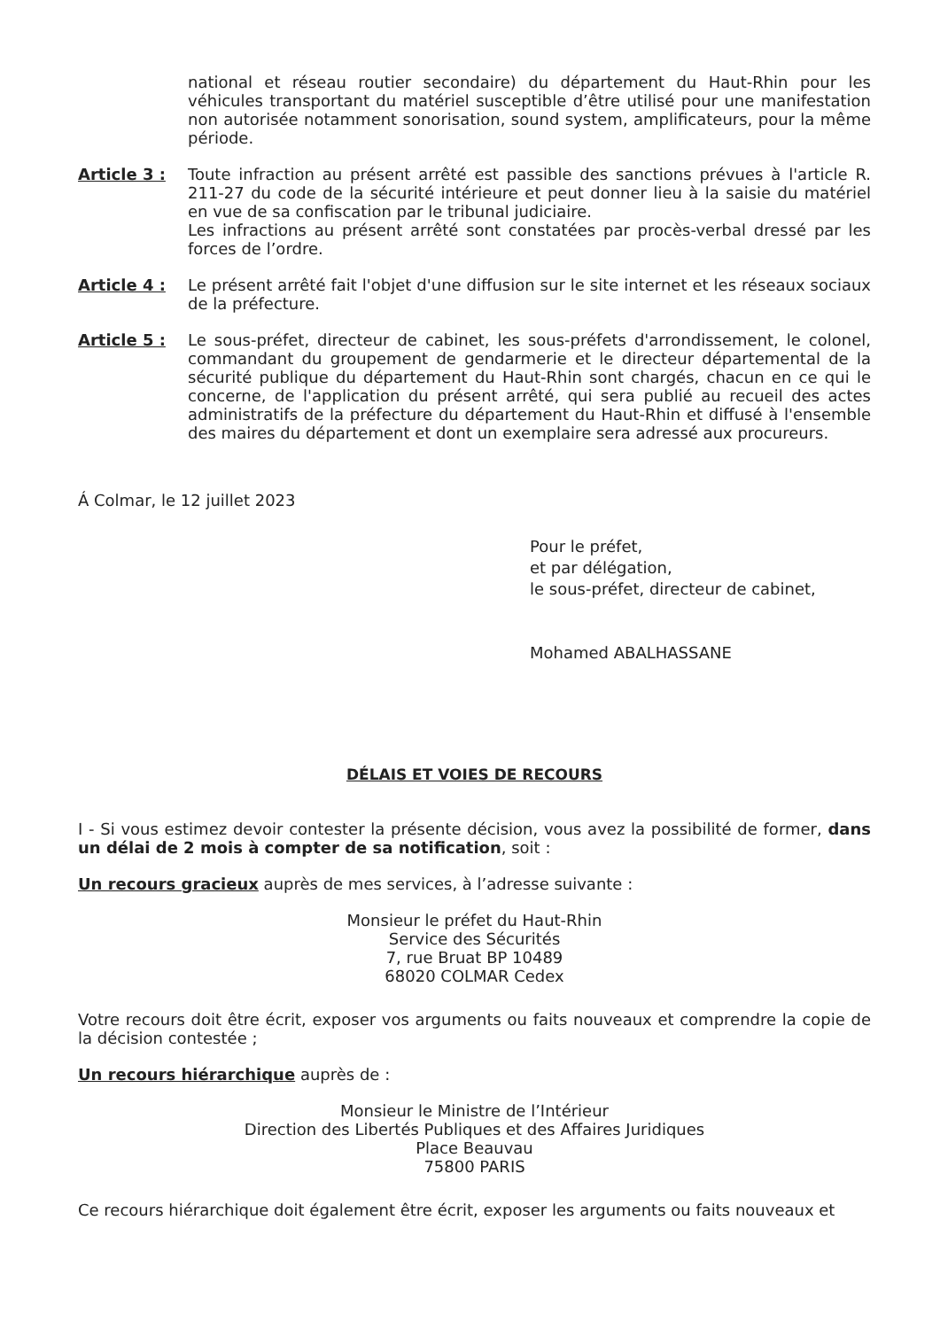national et réseau routier secondaire) du département du Haut-Rhin pour les véhicules transportant du matériel susceptible d’être utilisé pour une manifestation non autorisée notamment sonorisation, sound system, amplificateurs, pour la même période.
Article 3 : Toute infraction au présent arrêté est passible des sanctions prévues à l'article R. 211-27 du code de la sécurité intérieure et peut donner lieu à la saisie du matériel en vue de sa confiscation par le tribunal judiciaire.
Les infractions au présent arrêté sont constatées par procès-verbal dressé par les forces de l’ordre.
Article 4 : Le présent arrêté fait l'objet d'une diffusion sur le site internet et les réseaux sociaux de la préfecture.
Article 5 : Le sous-préfet, directeur de cabinet, les sous-préfets d'arrondissement, le colonel, commandant du groupement de gendarmerie et le directeur départemental de la sécurité publique du département du Haut-Rhin sont chargés, chacun en ce qui le concerne, de l'application du présent arrêté, qui sera publié au recueil des actes administratifs de la préfecture du département du Haut-Rhin et diffusé à l'ensemble des maires du département et dont un exemplaire sera adressé aux procureurs.
Á Colmar, le 12 juillet 2023
Pour le préfet,
et par délégation,
le sous-préfet, directeur de cabinet,
Mohamed ABALHASSANE
DÉLAIS ET VOIES DE RECOURS
I - Si vous estimez devoir contester la présente décision, vous avez la possibilité de former, dans un délai de 2 mois à compter de sa notification, soit :
Un recours gracieux auprès de mes services, à l’adresse suivante :
Monsieur le préfet du Haut-Rhin
Service des Sécurités
7, rue Bruat BP 10489
68020 COLMAR Cedex
Votre recours doit être écrit, exposer vos arguments ou faits nouveaux et comprendre la copie de la décision contestée ;
Un recours hiérarchique auprès de :
Monsieur le Ministre de l’Intérieur
Direction des Libertés Publiques et des Affaires Juridiques
Place Beauvau
75800 PARIS
Ce recours hiérarchique doit également être écrit, exposer les arguments ou faits nouveaux et